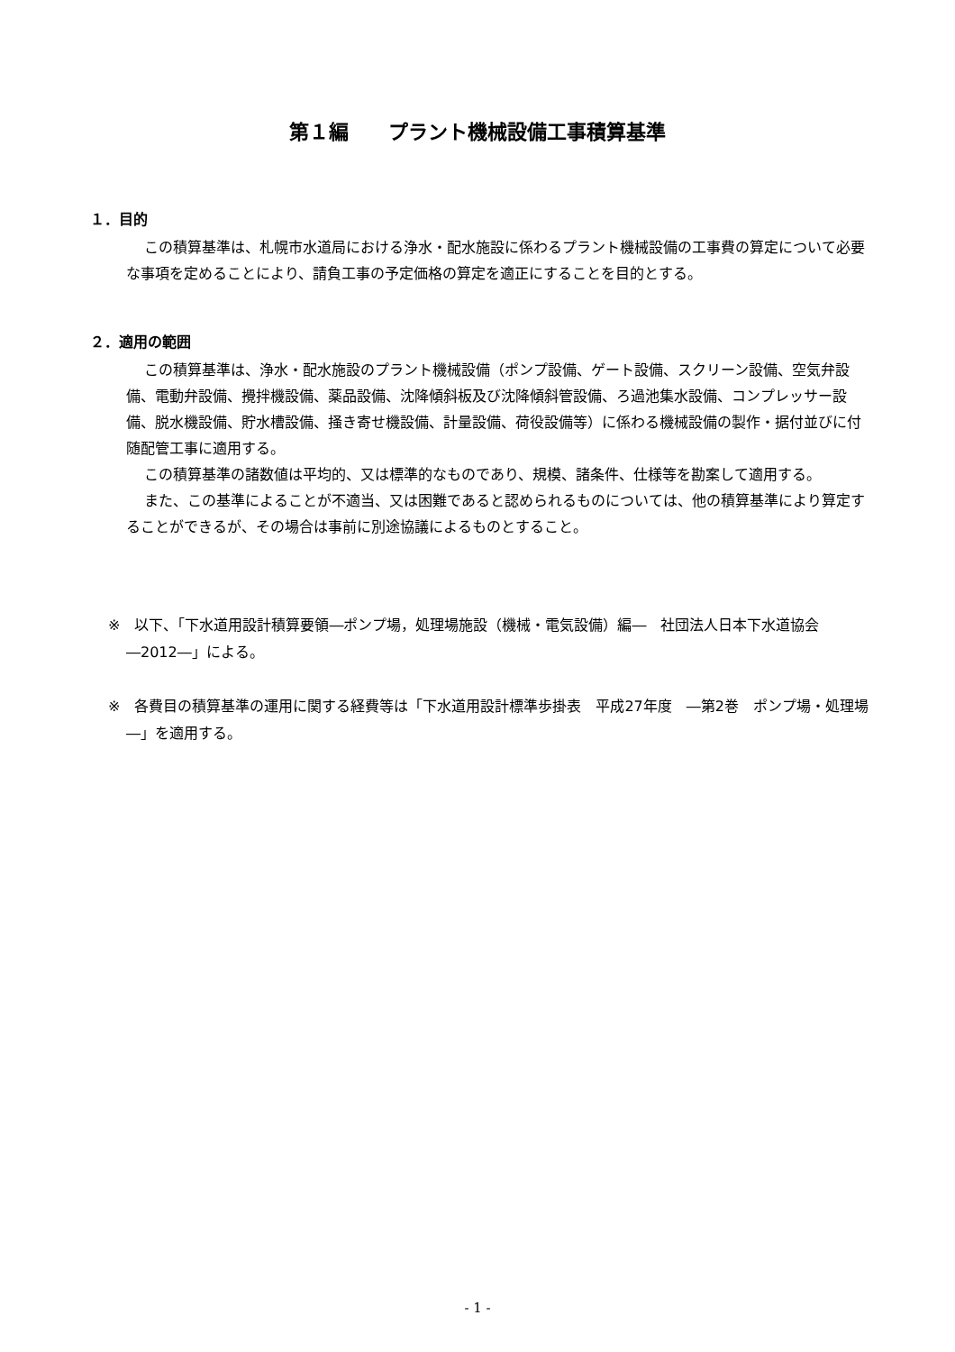第１編　　プラント機械設備工事積算基準
１．目的
この積算基準は、札幌市水道局における浄水・配水施設に係わるプラント機械設備の工事費の算定について必要な事項を定めることにより、請負工事の予定価格の算定を適正にすることを目的とする。
２．適用の範囲
この積算基準は、浄水・配水施設のプラント機械設備（ポンプ設備、ゲート設備、スクリーン設備、空気弁設備、電動弁設備、攪拌機設備、薬品設備、沈降傾斜板及び沈降傾斜管設備、ろ過池集水設備、コンプレッサー設備、脱水機設備、貯水槽設備、掻き寄せ機設備、計量設備、荷役設備等）に係わる機械設備の製作・据付並びに付随配管工事に適用する。
この積算基準の諸数値は平均的、又は標準的なものであり、規模、諸条件、仕様等を勘案して適用する。
また、この基準によることが不適当、又は困難であると認められるものについては、他の積算基準により算定することができるが、その場合は事前に別途協議によるものとすること。
※　以下、「下水道用設計積算要領―ポンプ場，処理場施設（機械・電気設備）編―　社団法人日本下水道協会―2012―」による。
※　各費目の積算基準の運用に関する経費等は「下水道用設計標準歩掛表　平成27年度　―第2巻　ポンプ場・処理場―」を適用する。
- 1 -